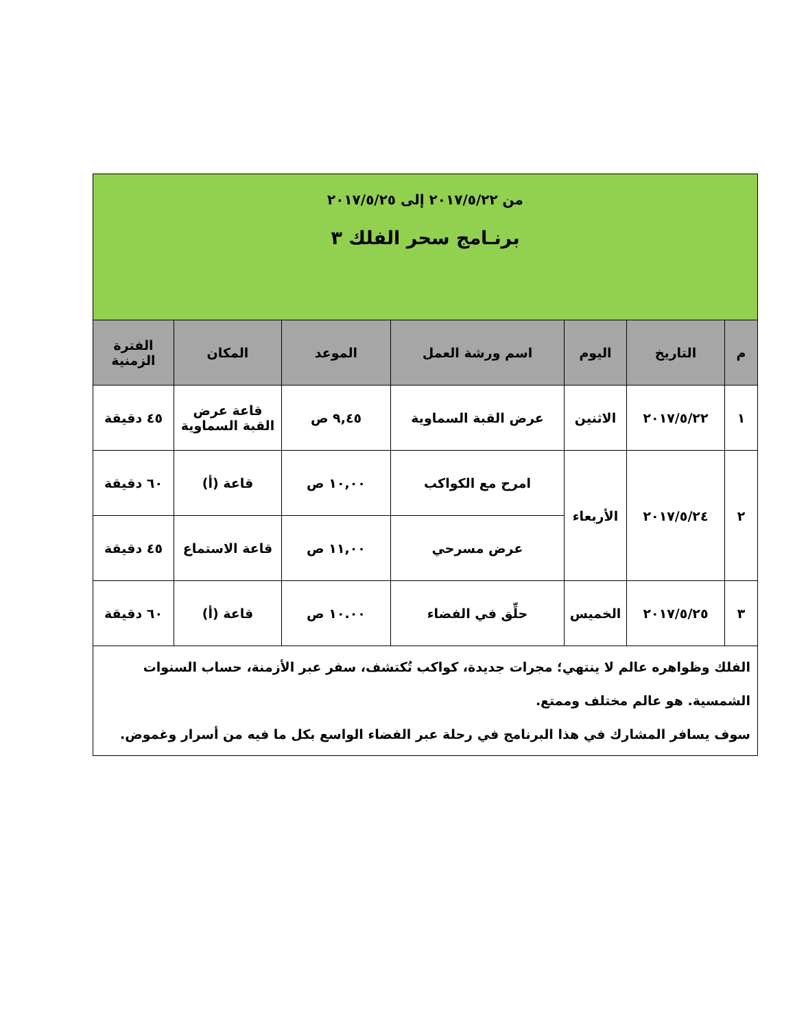| من ٢٠١٧/٥/٢٢ إلى ٢٠١٧/٥/٢٥ برنـامج سحر الفلك ٣ | | | | | | |
| م | التاريخ | اليوم | اسم ورشة العمل | الموعد | المكان | الفترة الزمنية |
| ١ | ٢٠١٧/٥/٢٢ | الاثنين | عرض القبة السماوية | ٩,٤٥ ص | قاعة عرض القبة السماوية | ٤٥ دقيقة |
| ٢ | ٢٠١٧/٥/٢٤ | الأربعاء | امرح مع الكواكب | ١٠,٠٠ ص | قاعة (أ) | ٦٠ دقيقة |
| | | | عرض مسرحي | ١١,٠٠ ص | قاعة الاستماع | ٤٥ دقيقة |
| ٣ | ٢٠١٧/٥/٢٥ | الخميس | حلِّق في الفضاء | ١٠.٠٠ ص | قاعة (أ) | ٦٠ دقيقة |
| الفلك وظواهره عالم لا ينتهي؛ مجرات جديدة، كواكب تُكتشف، سفر عبر الأزمنة، حساب السنوات الشمسية. هو عالم مختلف وممتع. سوف يسافر المشارك في هذا البرنامج في رحلة عبر الفضاء الواسع بكل ما فيه من أسرار وغموض. | | | | | | |